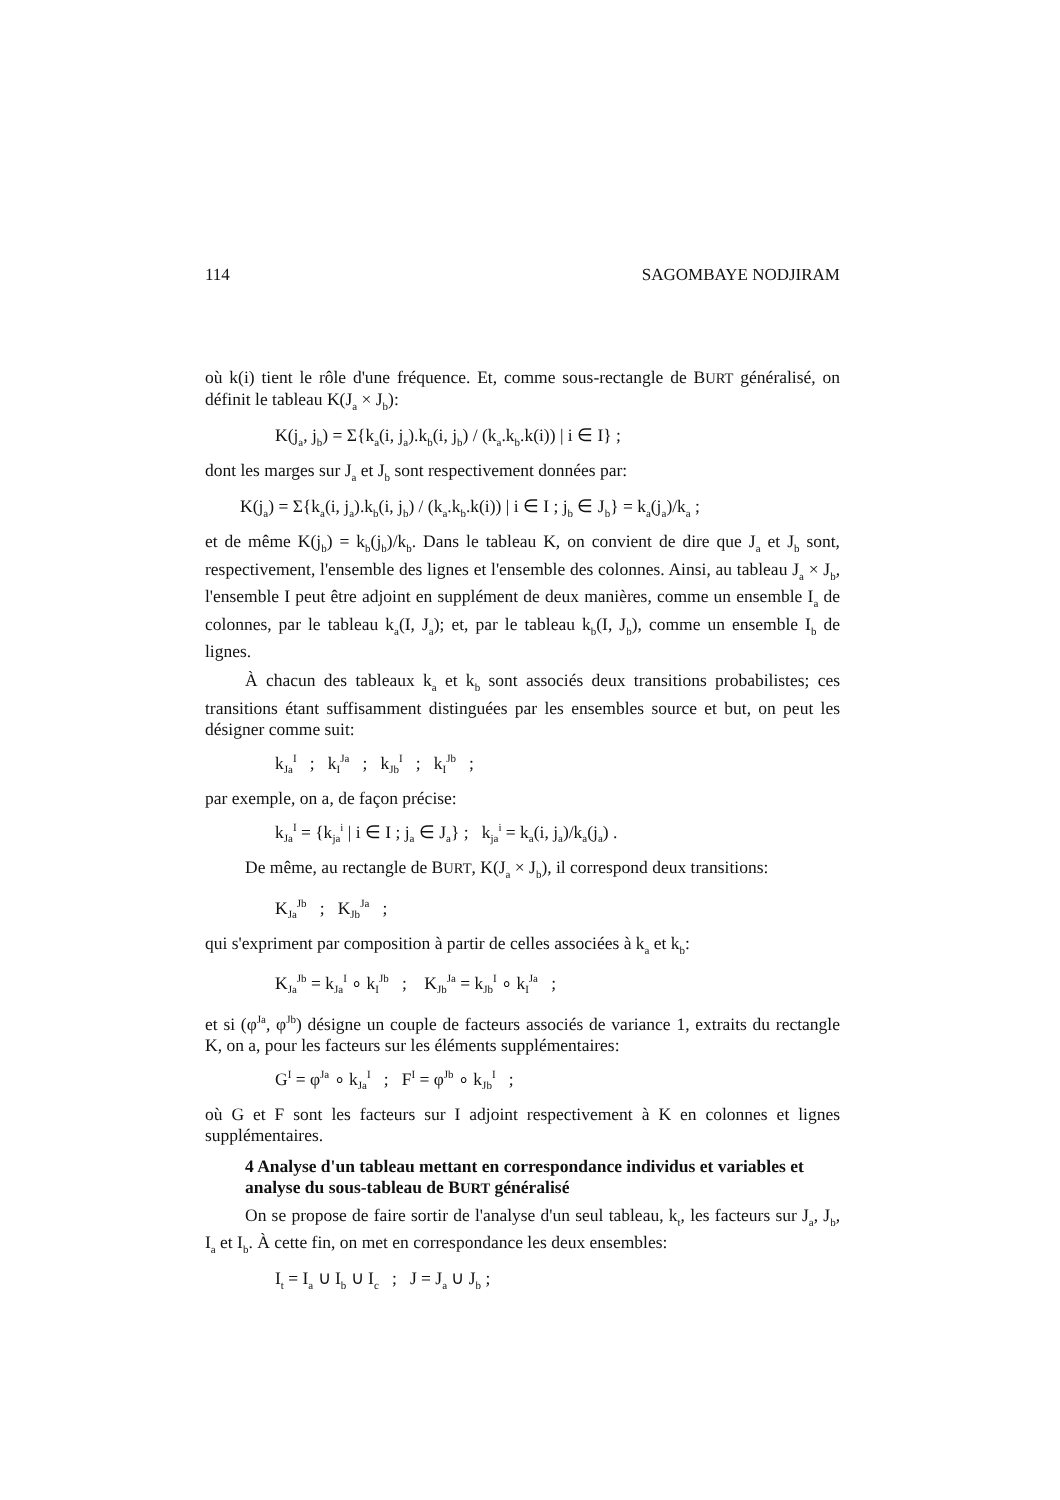114 SAGOMBAYE NODJIRAM
où k(i) tient le rôle d'une fréquence. Et, comme sous-rectangle de BURT généralisé, on définit le tableau K(J<sub>a</sub> × J<sub>b</sub>):
K(j<sub>a</sub>, j<sub>b</sub>) = Σ{k<sub>a</sub>(i, j<sub>a</sub>).k<sub>b</sub>(i, j<sub>b</sub>) / (k<sub>a</sub>.k<sub>b</sub>.k(i)) | i ∈ I} ;
dont les marges sur J<sub>a</sub> et J<sub>b</sub> sont respectivement données par:
K(j<sub>a</sub>) = Σ{k<sub>a</sub>(i, j<sub>a</sub>).k<sub>b</sub>(i, j<sub>b</sub>) / (k<sub>a</sub>.k<sub>b</sub>.k(i)) | i ∈ I ; j<sub>b</sub> ∈ J<sub>b</sub>} = k<sub>a</sub>(j<sub>a</sub>)/k<sub>a</sub> ;
et de même K(j<sub>b</sub>) = k<sub>b</sub>(j<sub>b</sub>)/k<sub>b</sub>. Dans le tableau K, on convient de dire que J<sub>a</sub> et J<sub>b</sub> sont, respectivement, l'ensemble des lignes et l'ensemble des colonnes. Ainsi, au tableau J<sub>a</sub> × J<sub>b</sub>, l'ensemble I peut être adjoint en supplément de deux manières, comme un ensemble I<sub>a</sub> de colonnes, par le tableau k<sub>a</sub>(I, J<sub>a</sub>); et, par le tableau k<sub>b</sub>(I, J<sub>b</sub>), comme un ensemble I<sub>b</sub> de lignes.
À chacun des tableaux k<sub>a</sub> et k<sub>b</sub> sont associés deux transitions probabilistes; ces transitions étant suffisamment distinguées par les ensembles source et but, on peut les désigner comme suit:
k<sub>Ja</sub><sup>I</sup> ; k<sub>I</sub><sup>Ja</sup> ; k<sub>Jb</sub><sup>I</sup> ; k<sub>I</sub><sup>Jb</sup> ;
par exemple, on a, de façon précise:
k<sub>Ja</sub><sup>I</sup> = {k<sub>ja</sub><sup>i</sup> | i ∈ I ; j<sub>a</sub> ∈ J<sub>a</sub>} ; k<sub>ja</sub><sup>i</sup> = k<sub>a</sub>(i, j<sub>a</sub>)/k<sub>a</sub>(j<sub>a</sub>) .
De même, au rectangle de BURT, K(J<sub>a</sub> × J<sub>b</sub>), il correspond deux transitions:
K<sub>Ja</sub><sup>Jb</sup> ; K<sub>Jb</sub><sup>Ja</sup> ;
qui s'expriment par composition à partir de celles associées à k<sub>a</sub> et k<sub>b</sub>:
K<sub>Ja</sub><sup>Jb</sup> = k<sub>Ja</sub><sup>I</sup> ∘ k<sub>I</sub><sup>Jb</sup> ; K<sub>Jb</sub><sup>Ja</sup> = k<sub>Jb</sub><sup>I</sup> ∘ k<sub>I</sub><sup>Ja</sup> ;
et si (φ<sup>Ja</sup>, φ<sup>Jb</sup>) désigne un couple de facteurs associés de variance 1, extraits du rectangle K, on a, pour les facteurs sur les éléments supplémentaires:
G<sup>I</sup> = φ<sup>Ja</sup> ∘ k<sub>Ja</sub><sup>I</sup> ; F<sup>I</sup> = φ<sup>Jb</sup> ∘ k<sub>Jb</sub><sup>I</sup> ;
où G et F sont les facteurs sur I adjoint respectivement à K en colonnes et lignes supplémentaires.
4 Analyse d'un tableau mettant en correspondance individus et variables et analyse du sous-tableau de BURT généralisé
On se propose de faire sortir de l'analyse d'un seul tableau, k<sub>t</sub>, les facteurs sur J<sub>a</sub>, J<sub>b</sub>, I<sub>a</sub> et I<sub>b</sub>. À cette fin, on met en correspondance les deux ensembles:
I<sub>t</sub> = I<sub>a</sub> ∪ I<sub>b</sub> ∪ I<sub>c</sub> ; J = J<sub>a</sub> ∪ J<sub>b</sub> ;